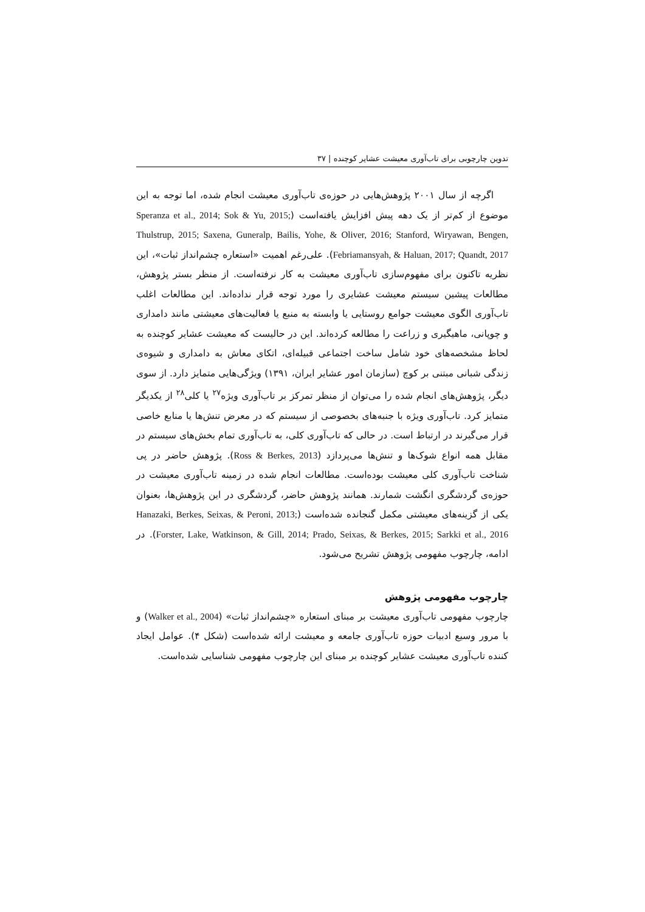تدوین چارچوبی برای تاب‌آوری معیشت عشایر کوچنده | ۳۷
اگرچه از سال ۲۰۰۱ پژوهش‌هایی در حوزه‌ی تاب‌آوری معیشت انجام شده، اما توجه به این موضوع از کم‌تر از یک دهه پیش افزایش یافته‌است (Speranza et al., 2014; Sok & Yu, 2015; Thulstrup, 2015; Saxena, Guneralp, Bailis, Yohe, & Oliver, 2016; Stanford, Wiryawan, Bengen, Febriamansyah, & Haluan, 2017; Quandt, 2017). علی‌رغم اهمیت «استعاره چشم‌انداز ثبات»، این نظریه تاکنون برای مفهوم‌سازی تاب‌آوری معیشت به کار نرفته‌است. از منظر بستر پژوهش، مطالعات پیشین سیستم معیشت عشایری را مورد توجه قرار نداده‌اند. این مطالعات اغلب تاب‌آوری الگوی معیشت جوامع روستایی یا وابسته به منبع یا فعالیت‌های معیشتی مانند دامداری و چوپانی، ماهیگیری و زراعت را مطالعه کرده‌اند. این در حالیست که معیشت عشایر کوچنده به لحاظ مشخصه‌های خود شامل ساخت اجتماعی قبیله‌ای، اتکای معاش به دامداری و شیوه‌ی زندگی شبانی مبتنی بر کوچ (سازمان امور عشایر ایران، ۱۳۹۱) ویژگی‌هایی متمایز دارد. از سوی دیگر، پژوهش‌های انجام شده را می‌توان از منظر تمرکز بر تاب‌آوری ویژه<sup>۲۷</sup> یا کلی<sup>۲۸</sup> از یکدیگر متمایز کرد. تاب‌آوری ویژه با جنبه‌های بخصوصی از سیستم که در معرض تنش‌ها یا منابع خاصی قرار می‌گیرند در ارتباط است. در حالی که تاب‌آوری کلی، به تاب‌آوری تمام بخش‌های سیستم در مقابل همه انواع شوک‌ها و تنش‌ها می‌پردازد (Ross & Berkes, 2013). پژوهش حاضر در پی شناخت تاب‌آوری کلی معیشت بوده‌است. مطالعات انجام شده در زمینه تاب‌آوری معیشت در حوزه‌ی گردشگری انگشت شمارند. همانند پژوهش حاضر، گردشگری در این پژوهش‌ها، بعنوان یکی از گزینه‌های معیشتی مکمل گنجانده شده‌است (Hanazaki, Berkes, Seixas, & Peroni, 2013; Forster, Lake, Watkinson, & Gill, 2014; Prado, Seixas, & Berkes, 2015; Sarkki et al., 2016). در ادامه، چارچوب مفهومی پژوهش تشریح می‌شود.
چارچوب مفهومی پژوهش
چارچوب مفهومی تاب‌آوری معیشت بر مبنای استعاره «چشم‌انداز ثبات» (Walker et al., 2004) و با مرور وسیع ادبیات حوزه تاب‌آوری جامعه و معیشت ارائه شده‌است (شکل ۴). عوامل ایجاد کننده تاب‌آوری معیشت عشایر کوچنده بر مبنای این چارچوب مفهومی شناسایی شده‌است.